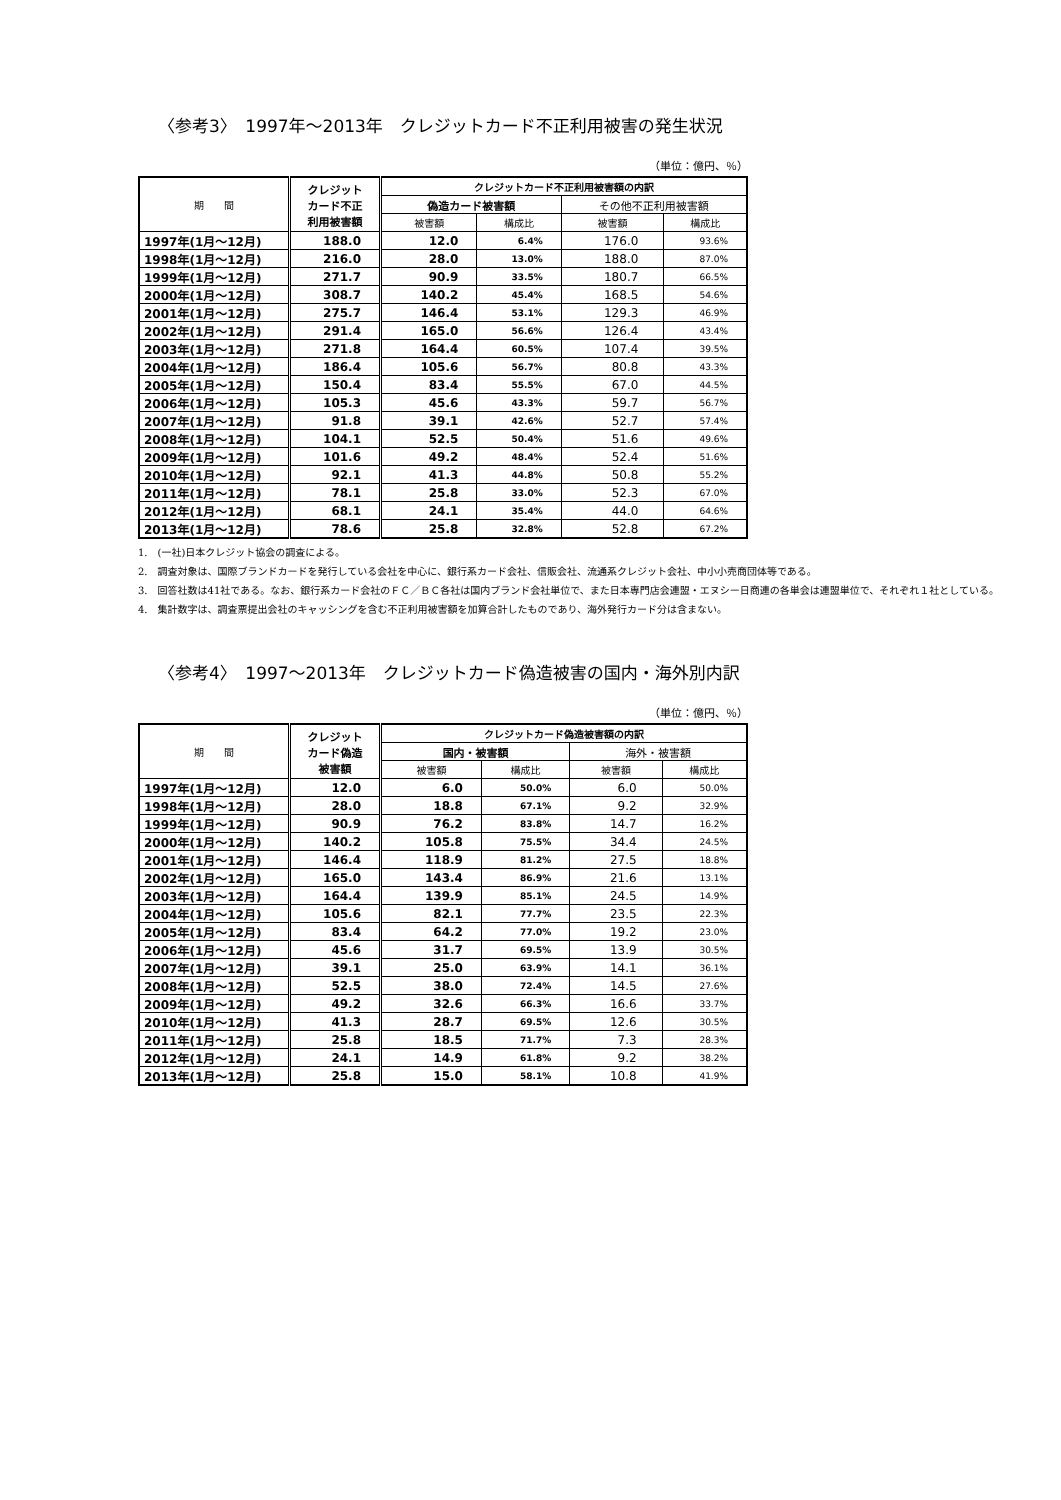〈参考3〉　1997年～2013年　クレジットカード不正利用被害の発生状況
（単位：億円、％）
| 期 間 | クレジット カード不正 利用被害額 | クレジットカード不正利用被害額の内訳 | | | |
| --- | --- | --- | --- | --- | --- |
| | | 偽造カード被害額 | | その他不正利用被害額 | |
| | | 被害額 | 構成比 | 被害額 | 構成比 |
| 1997年(1月～12月) | 188.0 | 12.0 | 6.4% | 176.0 | 93.6% |
| 1998年(1月～12月) | 216.0 | 28.0 | 13.0% | 188.0 | 87.0% |
| 1999年(1月～12月) | 271.7 | 90.9 | 33.5% | 180.7 | 66.5% |
| 2000年(1月～12月) | 308.7 | 140.2 | 45.4% | 168.5 | 54.6% |
| 2001年(1月～12月) | 275.7 | 146.4 | 53.1% | 129.3 | 46.9% |
| 2002年(1月～12月) | 291.4 | 165.0 | 56.6% | 126.4 | 43.4% |
| 2003年(1月～12月) | 271.8 | 164.4 | 60.5% | 107.4 | 39.5% |
| 2004年(1月～12月) | 186.4 | 105.6 | 56.7% | 80.8 | 43.3% |
| 2005年(1月～12月) | 150.4 | 83.4 | 55.5% | 67.0 | 44.5% |
| 2006年(1月～12月) | 105.3 | 45.6 | 43.3% | 59.7 | 56.7% |
| 2007年(1月～12月) | 91.8 | 39.1 | 42.6% | 52.7 | 57.4% |
| 2008年(1月～12月) | 104.1 | 52.5 | 50.4% | 51.6 | 49.6% |
| 2009年(1月～12月) | 101.6 | 49.2 | 48.4% | 52.4 | 51.6% |
| 2010年(1月～12月) | 92.1 | 41.3 | 44.8% | 50.8 | 55.2% |
| 2011年(1月～12月) | 78.1 | 25.8 | 33.0% | 52.3 | 67.0% |
| 2012年(1月～12月) | 68.1 | 24.1 | 35.4% | 44.0 | 64.6% |
| 2013年(1月～12月) | 78.6 | 25.8 | 32.8% | 52.8 | 67.2% |
1.　(一社)日本クレジット協会の調査による。
2.　調査対象は、国際ブランドカードを発行している会社を中心に、銀行系カード会社、信販会社、流通系クレジット会社、中小小売商団体等である。
3.　回答社数は41社である。なお、銀行系カード会社のＦＣ／ＢＣ各社は国内ブランド会社単位で、また日本専門店会連盟・エヌシー日商連の各単会は連盟単位で、それぞれ１社としている。
4.　集計数字は、調査票提出会社のキャッシングを含む不正利用被害額を加算合計したものであり、海外発行カード分は含まない。
〈参考4〉　1997～2013年　クレジットカード偽造被害の国内・海外別内訳
（単位：億円、％）
| 期 間 | クレジット カード偽造 被害額 | クレジットカード偽造被害額の内訳 | | | |
| --- | --- | --- | --- | --- | --- |
| | | 国内・被害額 | | 海外・被害額 | |
| | | 被害額 | 構成比 | 被害額 | 構成比 |
| 1997年(1月～12月) | 12.0 | 6.0 | 50.0% | 6.0 | 50.0% |
| 1998年(1月～12月) | 28.0 | 18.8 | 67.1% | 9.2 | 32.9% |
| 1999年(1月～12月) | 90.9 | 76.2 | 83.8% | 14.7 | 16.2% |
| 2000年(1月～12月) | 140.2 | 105.8 | 75.5% | 34.4 | 24.5% |
| 2001年(1月～12月) | 146.4 | 118.9 | 81.2% | 27.5 | 18.8% |
| 2002年(1月～12月) | 165.0 | 143.4 | 86.9% | 21.6 | 13.1% |
| 2003年(1月～12月) | 164.4 | 139.9 | 85.1% | 24.5 | 14.9% |
| 2004年(1月～12月) | 105.6 | 82.1 | 77.7% | 23.5 | 22.3% |
| 2005年(1月～12月) | 83.4 | 64.2 | 77.0% | 19.2 | 23.0% |
| 2006年(1月～12月) | 45.6 | 31.7 | 69.5% | 13.9 | 30.5% |
| 2007年(1月～12月) | 39.1 | 25.0 | 63.9% | 14.1 | 36.1% |
| 2008年(1月～12月) | 52.5 | 38.0 | 72.4% | 14.5 | 27.6% |
| 2009年(1月～12月) | 49.2 | 32.6 | 66.3% | 16.6 | 33.7% |
| 2010年(1月～12月) | 41.3 | 28.7 | 69.5% | 12.6 | 30.5% |
| 2011年(1月～12月) | 25.8 | 18.5 | 71.7% | 7.3 | 28.3% |
| 2012年(1月～12月) | 24.1 | 14.9 | 61.8% | 9.2 | 38.2% |
| 2013年(1月～12月) | 25.8 | 15.0 | 58.1% | 10.8 | 41.9% |